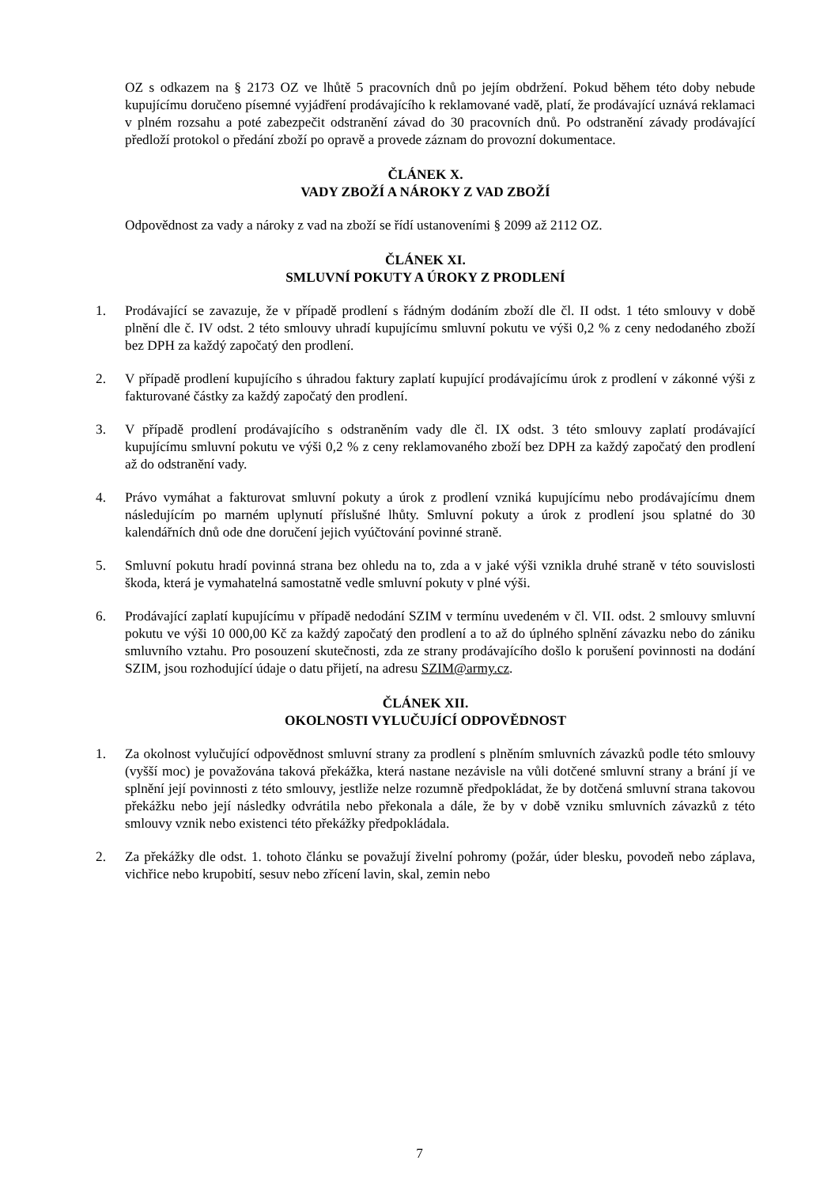OZ s odkazem na § 2173 OZ ve lhůtě 5 pracovních dnů po jejím obdržení. Pokud během této doby nebude kupujícímu doručeno písemné vyjádření prodávajícího k reklamované vadě, platí, že prodávající uznává reklamaci v plném rozsahu a poté zabezpečit odstranění závad do 30 pracovních dnů. Po odstranění závady prodávající předloží protokol o předání zboží po opravě a provede záznam do provozní dokumentace.
ČLÁNEK X.
VADY ZBOŽÍ A NÁROKY Z VAD ZBOŽÍ
Odpovědnost za vady a nároky z vad na zboží se řídí ustanoveními § 2099 až 2112 OZ.
ČLÁNEK XI.
SMLUVNÍ POKUTY A ÚROKY Z PRODLENÍ
1. Prodávající se zavazuje, že v případě prodlení s řádným dodáním zboží dle čl. II odst. 1 této smlouvy v době plnění dle č. IV odst. 2 této smlouvy uhradí kupujícímu smluvní pokutu ve výši 0,2 % z ceny nedodaného zboží bez DPH za každý započatý den prodlení.
2. V případě prodlení kupujícího s úhradou faktury zaplatí kupující prodávajícímu úrok z prodlení v zákonné výši z fakturované částky za každý započatý den prodlení.
3. V případě prodlení prodávajícího s odstraněním vady dle čl. IX odst. 3 této smlouvy zaplatí prodávající kupujícímu smluvní pokutu ve výši 0,2 % z ceny reklamovaného zboží bez DPH za každý započatý den prodlení až do odstranění vady.
4. Právo vymáhat a fakturovat smluvní pokuty a úrok z prodlení vzniká kupujícímu nebo prodávajícímu dnem následujícím po marném uplynutí příslušné lhůty. Smluvní pokuty a úrok z prodlení jsou splatné do 30 kalendářních dnů ode dne doručení jejich vyúčtování povinné straně.
5. Smluvní pokutu hradí povinná strana bez ohledu na to, zda a v jaké výši vznikla druhé straně v této souvislosti škoda, která je vymahatelná samostatně vedle smluvní pokuty v plné výši.
6. Prodávající zaplatí kupujícímu v případě nedodání SZIM v termínu uvedeném v čl. VII. odst. 2 smlouvy smluvní pokutu ve výši 10 000,00 Kč za každý započatý den prodlení a to až do úplného splnění závazku nebo do zániku smluvního vztahu. Pro posouzení skutečnosti, zda ze strany prodávajícího došlo k porušení povinnosti na dodání SZIM, jsou rozhodující údaje o datu přijetí, na adresu SZIM@army.cz.
ČLÁNEK XII.
OKOLNOSTI VYLUČUJÍCÍ ODPOVĚDNOST
1. Za okolnost vylučující odpovědnost smluvní strany za prodlení s plněním smluvních závazků podle této smlouvy (vyšší moc) je považována taková překážka, která nastane nezávisle na vůli dotčené smluvní strany a brání jí ve splnění její povinnosti z této smlouvy, jestliže nelze rozumně předpokládat, že by dotčená smluvní strana takovou překážku nebo její následky odvrátila nebo překonala a dále, že by v době vzniku smluvních závazků z této smlouvy vznik nebo existenci této překážky předpokládala.
2. Za překážky dle odst. 1. tohoto článku se považují živelní pohromy (požár, úder blesku, povodeň nebo záplava, vichřice nebo krupobití, sesuv nebo zřícení lavin, skal, zemin nebo
7